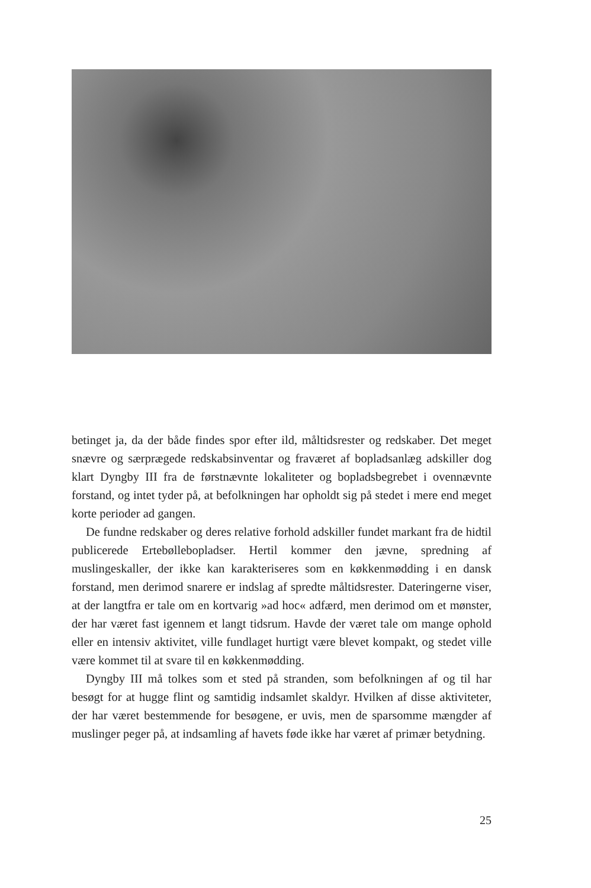betinget ja, da der både findes spor efter ild, måltidsrester og redskaber. Det meget snævre og særprægede redskabsinventar og fraværet af bopladsanlæg adskiller dog klart Dyngby III fra de førstnævnte lokaliteter og bopladsbegrebet i ovennævnte forstand, og intet tyder på, at befolkningen har opholdt sig på stedet i mere end meget korte perioder ad gangen.
De fundne redskaber og deres relative forhold adskiller fundet markant fra de hidtil publicerede Ertebøllebopladser. Hertil kommer den jævne, spredning af muslingeskaller, der ikke kan karakteriseres som en køkkenmødding i en dansk forstand, men derimod snarere er indslag af spredte måltidsrester. Dateringerne viser, at der langtfra er tale om en kortvarig »ad hoc« adfærd, men derimod om et mønster, der har været fast igennem et langt tidsrum. Havde der været tale om mange ophold eller en intensiv aktivitet, ville fundlaget hurtigt være blevet kompakt, og stedet ville være kommet til at svare til en køkkenmødding.
Dyngby III må tolkes som et sted på stranden, som befolkningen af og til har besøgt for at hugge flint og samtidig indsamlet skaldyr. Hvilken af disse aktiviteter, der har været bestemmende for besøgene, er uvis, men de sparsomme mængder af muslinger peger på, at indsamling af havets føde ikke har været af primær betydning.
25